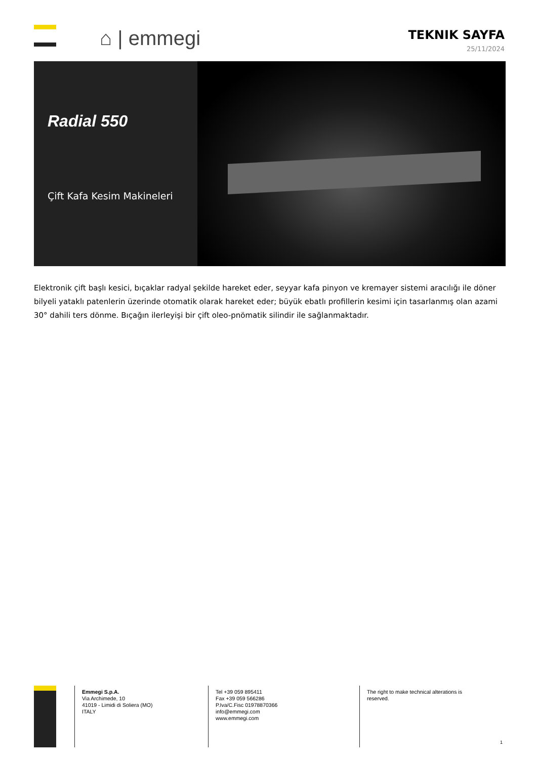⌂ | emmegi
TEKNIK SAYFA
25/11/2024
Radial 550
Çift Kafa Kesim Makineleri
Elektronik çift başlı kesici, bıçaklar radyal şekilde hareket eder, seyyar kafa pinyon ve kremayer sistemi aracılığı ile döner bilyeli yataklı patenlerin üzerinde otomatik olarak hareket eder; büyük ebatlı profillerin kesimi için tasarlanmış olan azami 30° dahili ters dönme. Bıçağın ilerleyişi bir çift oleo-pnömatik silindir ile sağlanmaktadır.
Emmegi S.p.A.
Via Archimede, 10
41019 - Limidi di Soliera (MO)
ITALY
Tel +39 059 895411
Fax +39 059 566286
P.Iva/C.Fisc 01978870366
info@emmegi.com
www.emmegi.com
The right to make technical alterations is reserved.
1